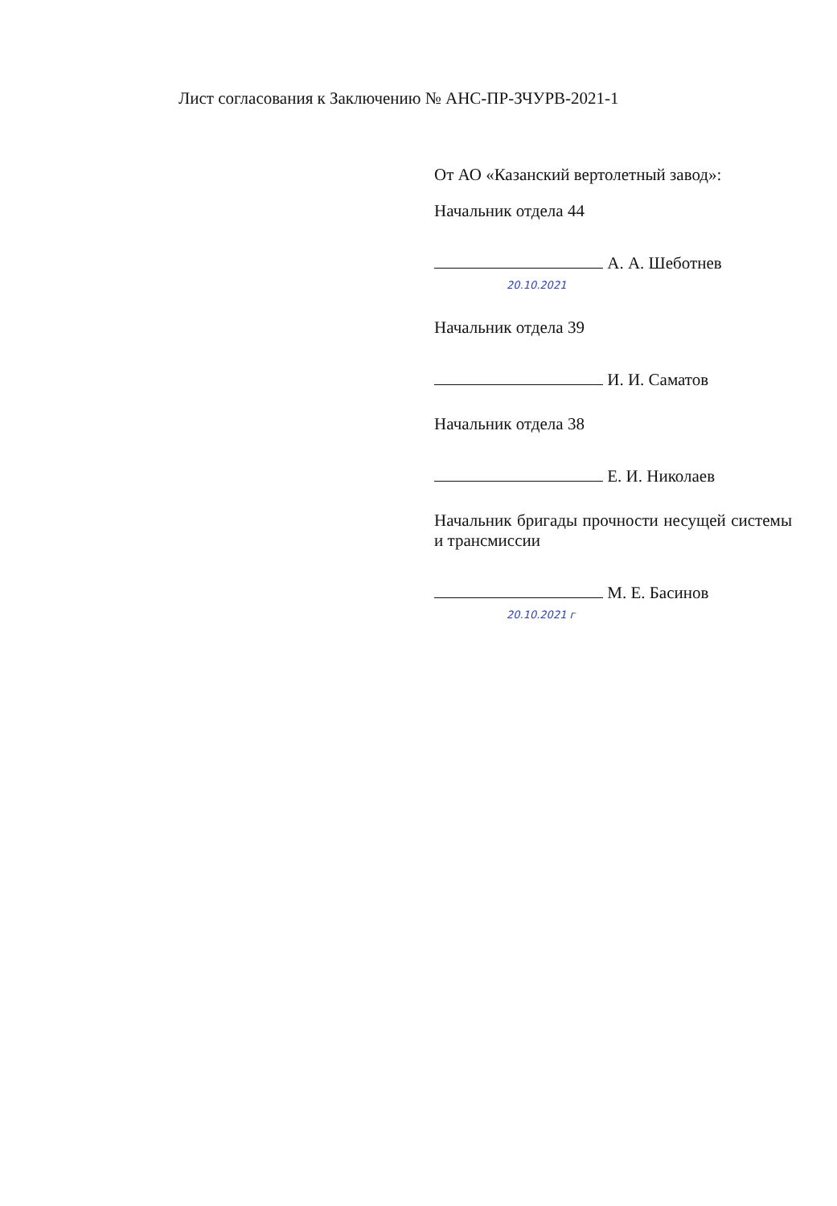Лист согласования к Заключению № АНС-ПР-ЗЧУРВ-2021-1
От АО «Казанский вертолетный завод»:
Начальник отдела 44
А. А. Шеботнев
20.10.2021
Начальник отдела 39
И. И. Саматов
Начальник отдела 38
Е. И. Николаев
Начальник бригады прочности несущей системы и трансмиссии
М. Е. Басинов
20.10.2021 г